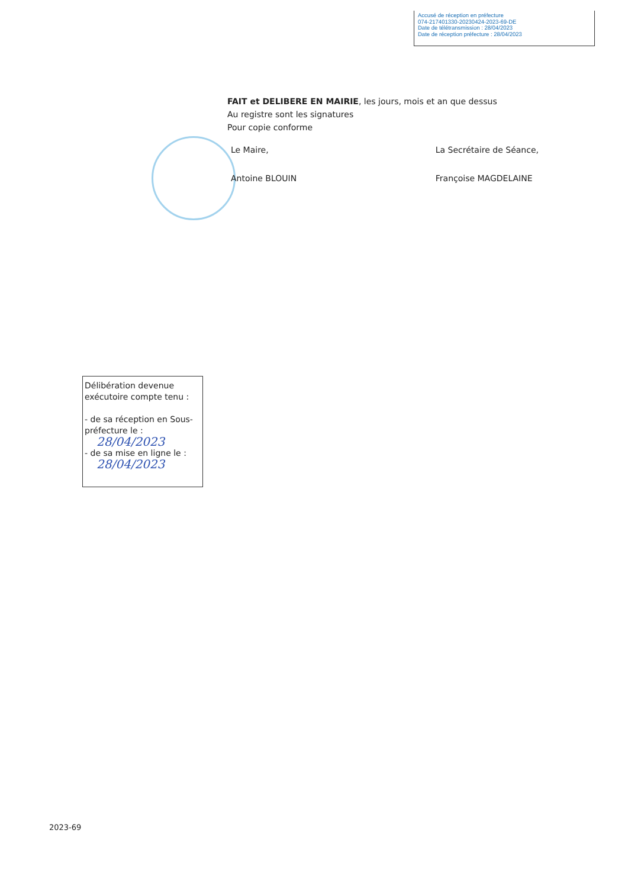Accusé de réception en préfecture
074-217401330-20230424-2023-69-DE
Date de télétransmission : 28/04/2023
Date de réception préfecture : 28/04/2023
FAIT et DELIBERE EN MAIRIE, les jours, mois et an que dessus
Au registre sont les signatures
Pour copie conforme
Le Maire,
Antoine BLOUIN
La Secrétaire de Séance,
Françoise MAGDELAINE
Délibération devenue exécutoire compte tenu :
- de sa réception en Sous-préfecture le :
28/04/2023
- de sa mise en ligne le :
28/04/2023
2023-69